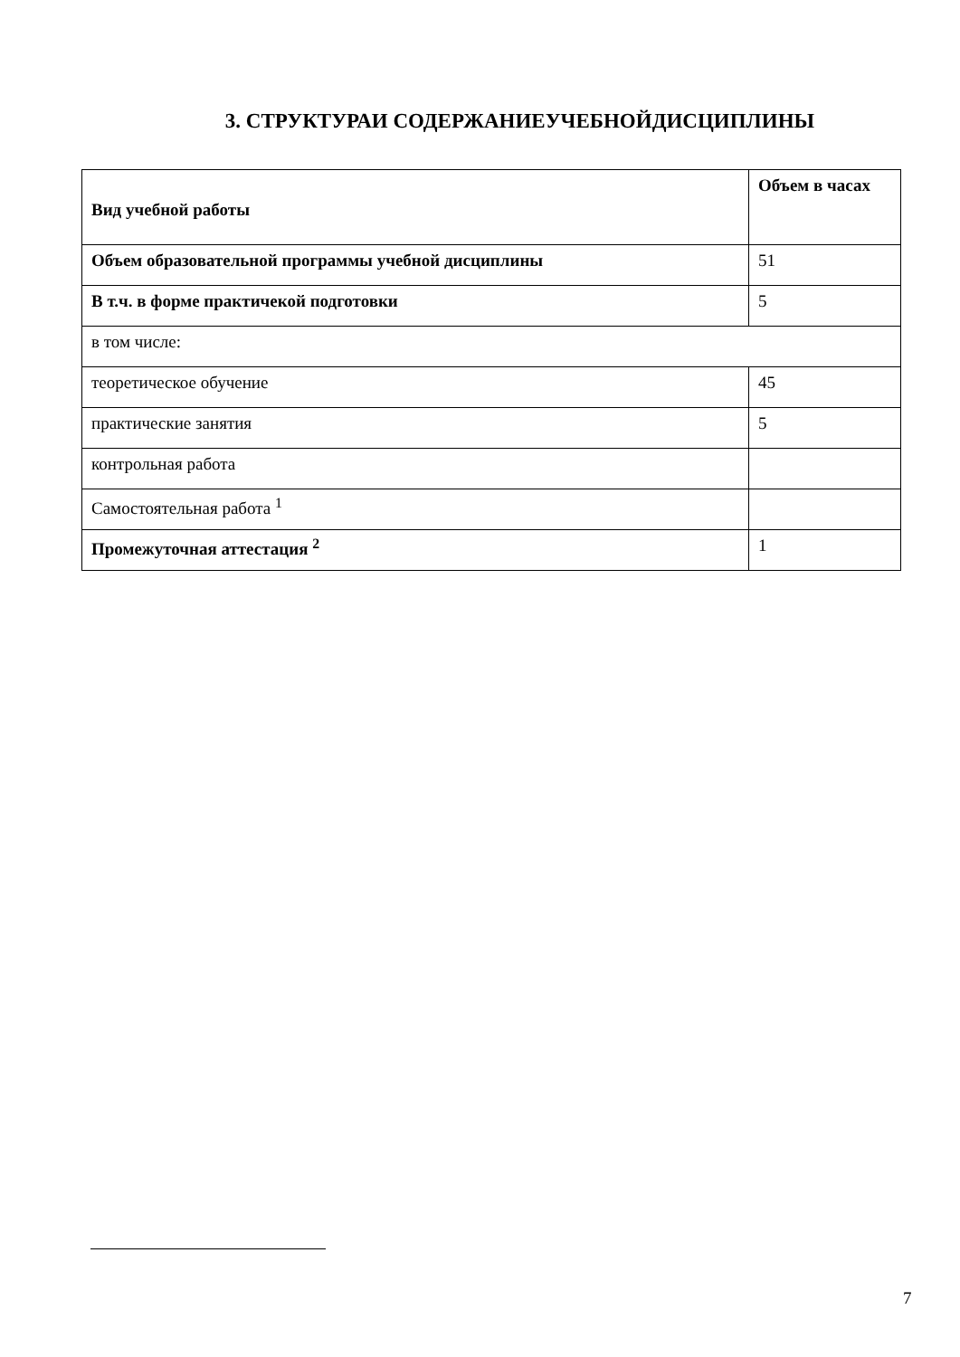3. СТРУКТУРАИ СОДЕРЖАНИЕУЧЕБНОЙДИСЦИПЛИНЫ
| Вид учебной работы | Объем в часах |
| --- | --- |
| Объем образовательной программы учебной дисциплины | 51 |
| В т.ч. в форме практичекой подготовки | 5 |
| в том числе: | |
| теоретическое обучение | 45 |
| практические занятия | 5 |
| контрольная работа | |
| Самостоятельная работа <sup>1</sup> | |
| Промежуточная аттестация <sup>2</sup> | 1 |
7